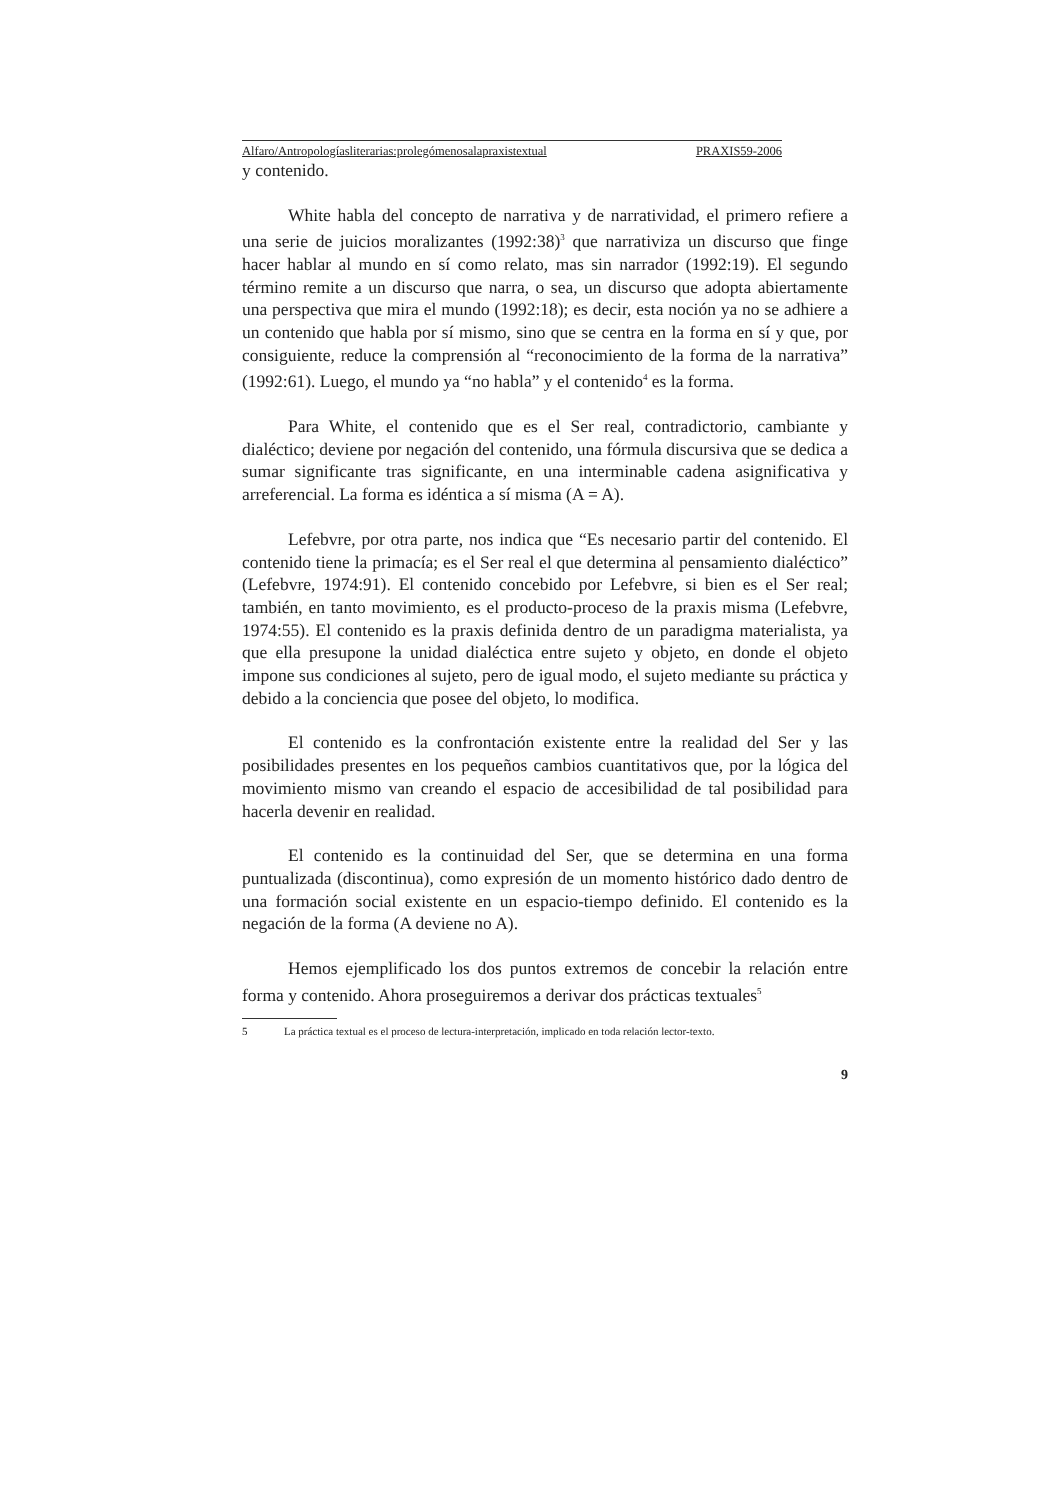Alfaro/Antropologíasliterarias:prolegómenosalapraxistextual PRAXIS59-2006
y contenido.
White habla del concepto de narrativa y de narratividad, el primero refiere a una serie de juicios moralizantes (1992:38)<sup>3</sup> que narrativiza un discurso que finge hacer hablar al mundo en sí como relato, mas sin narrador (1992:19). El segundo término remite a un discurso que narra, o sea, un discurso que adopta abiertamente una perspectiva que mira el mundo (1992:18); es decir, esta noción ya no se adhiere a un contenido que habla por sí mismo, sino que se centra en la forma en sí y que, por consiguiente, reduce la comprensión al “reconocimiento de la forma de la narrativa” (1992:61). Luego, el mundo ya “no habla” y el contenido<sup>4</sup> es la forma.
Para White, el contenido que es el Ser real, contradictorio, cambiante y dialéctico; deviene por negación del contenido, una fórmula discursiva que se dedica a sumar significante tras significante, en una interminable cadena asignificativa y arreferencial. La forma es idéntica a sí misma (A = A).
Lefebvre, por otra parte, nos indica que “Es necesario partir del contenido. El contenido tiene la primacía; es el Ser real el que determina al pensamiento dialéctico” (Lefebvre, 1974:91). El contenido concebido por Lefebvre, si bien es el Ser real; también, en tanto movimiento, es el producto-proceso de la praxis misma (Lefebvre, 1974:55). El contenido es la praxis definida dentro de un paradigma materialista, ya que ella presupone la unidad dialéctica entre sujeto y objeto, en donde el objeto impone sus condiciones al sujeto, pero de igual modo, el sujeto mediante su práctica y debido a la conciencia que posee del objeto, lo modifica.
El contenido es la confrontación existente entre la realidad del Ser y las posibilidades presentes en los pequeños cambios cuantitativos que, por la lógica del movimiento mismo van creando el espacio de accesibilidad de tal posibilidad para hacerla devenir en realidad.
El contenido es la continuidad del Ser, que se determina en una forma puntualizada (discontinua), como expresión de un momento histórico dado dentro de una formación social existente en un espacio-tiempo definido. El contenido es la negación de la forma (A deviene no A).
Hemos ejemplificado los dos puntos extremos de concebir la relación entre forma y contenido. Ahora proseguiremos a derivar dos prácticas textuales<sup>5</sup>
5 La práctica textual es el proceso de lectura-interpretación, implicado en toda relación lector-texto.
9